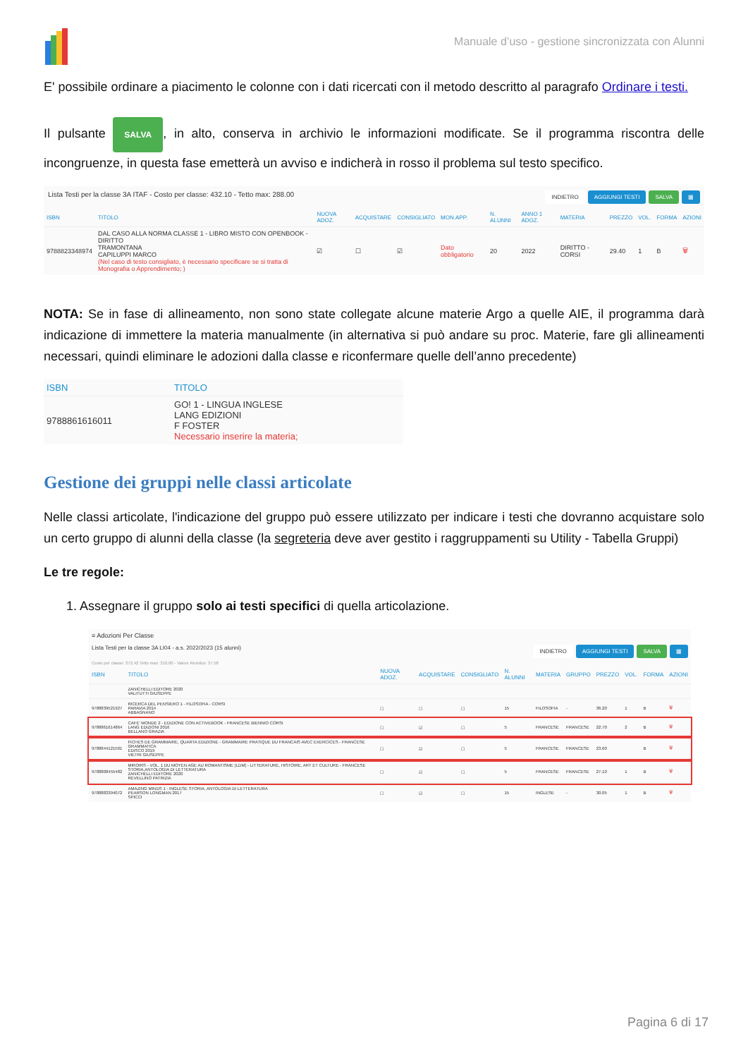Manuale d’uso - gestione sincronizzata con Alunni
E' possibile ordinare a piacimento le colonne con i dati ricercati con il metodo descritto al paragrafo Ordinare i testi.
Il pulsante SALVA, in alto, conserva in archivio le informazioni modificate. Se il programma riscontra delle incongruenze, in questa fase emetterà un avviso e indicherà in rosso il problema sul testo specifico.
Lista Testi per la classe 3A ITAF - Costo per classe: 432.10 - Tetto max: 288.00 INDIETRO AGGIUNGI TESTI SALVA ▦
| ISBN | TITOLO | NUOVA ADOZ. | ACQUISTARE | CONSIGLIATO | MON.APP. | N. ALUNNI | ANNO 1 ADOZ. | MATERIA | PREZZO | VOL. | FORMA | AZIONI |
| --- | --- | --- | --- | --- | --- | --- | --- | --- | --- | --- | --- | --- |
| 9788823348974 | DAL CASO ALLA NORMA CLASSE 1 - LIBRO MISTO CON OPENBOOK - DIRITTO TRAMONTANA CAPILUPPI MARCO (Nel caso di testo consigliato, è necessario specificare se si tratta di Monografia o Apprendimento; ) | ☑ | ☐ | ☑ | Dato obbligatorio | 20 | 2022 | DIRITTO - CORSI | 29.40 | 1 | B | 🗑 |
NOTA: Se in fase di allineamento, non sono state collegate alcune materie Argo a quelle AIE, il programma darà indicazione di immettere la materia manualmente (in alternativa si può andare su proc. Materie, fare gli allineamenti necessari, quindi eliminare le adozioni dalla classe e riconfermare quelle dell’anno precedente)
| ISBN | TITOLO |
| --- | --- |
| 9788861616011 | GO! 1 - LINGUA INGLESE LANG EDIZIONI F FOSTER Necessario inserire la materia; |
Gestione dei gruppi nelle classi articolate
Nelle classi articolate, l'indicazione del gruppo può essere utilizzato per indicare i testi che dovranno acquistare solo un certo gruppo di alunni della classe (la segreteria deve aver gestito i raggruppamenti su Utility - Tabella Gruppi)
Le tre regole:
1. Assegnare il gruppo solo ai testi specifici di quella articolazione.
≡ Adozioni Per Classe
Lista Testi per la classe 3A LI04 - a.s. 2022/2023 (15 alunni) INDIETRO AGGIUNGI TESTI SALVA ▦
Costo per classe: 272.42 Tetto max: 310.00 - Valore Residuo: 37.58
| ISBN | TITOLO | NUOVA ADOZ. | ACQUISTARE | CONSIGLIATO | N. ALUNNI | MATERIA | GRUPPO | PREZZO | VOL. | FORMA | AZIONI |
| --- | --- | --- | --- | --- | --- | --- | --- | --- | --- | --- | --- |
| | ZANICHELLI EDITORE 2020 VALITUTTI GIUSEPPE | | | | | | | | | | |
| 9788839521927 | RICERCA DEL PENSIERO 1 - FILOSOFIA - CORSI PARAVIA 2014 ABBAGNANO | ☐ | ☐ | ☐ | 15 | FILOSOFIA | - | 36.20 | 1 | B | 🗑 |
| 9788861614864 | CAFE' MONDE 2 - EDIZIONE CON ACTIVEBOOK - FRANCESE BIENNIO CORSI LANG EDIZIONI 2016 BELLANO GRAZIA | ☐ | ☑ | ☐ | 5 | FRANCESE | FRANCESE | 22.70 | 2 | B | 🗑 |
| 9788844121501 | FICHES DE GRAMMAIRE, QUARTA EDIZIONE - GRAMMAIRE PRATIQUE DU FRANCAIS AVEC EXERCICES - FRANCESE GRAMMATICA EDISCO 2019 VIETRI GIUSEPPE | ☐ | ☑ | ☐ | 5 | FRANCESE | FRANCESE | 23.60 | | B | 🗑 |
| 9788808455482 | MIROIRS - VOL. 1 DU MOYEN AGE AU ROMANTISME (LDM) - LITTERATURE, HISTOIRE, ART ET CULTURE - FRANCESE STORIA,ANTOLOGIA DI LETTERATURA ZANICHELLI EDITORE 2020 REVELLINO PATRIZIA | ☐ | ☑ | ☐ | 5 | FRANCESE | FRANCESE | 27.10 | 1 | B | 🗑 |
| 9788883394072 | AMAZING MINDS 1 - INGLESE STORIA, ANTOLOGIA DI LETTERATURA PEARSON LONGMAN 2017 SPICCI | ☐ | ☑ | ☐ | 15 | INGLESE | - | 30.05 | 1 | B | 🗑 |
Pagina 6 di 17